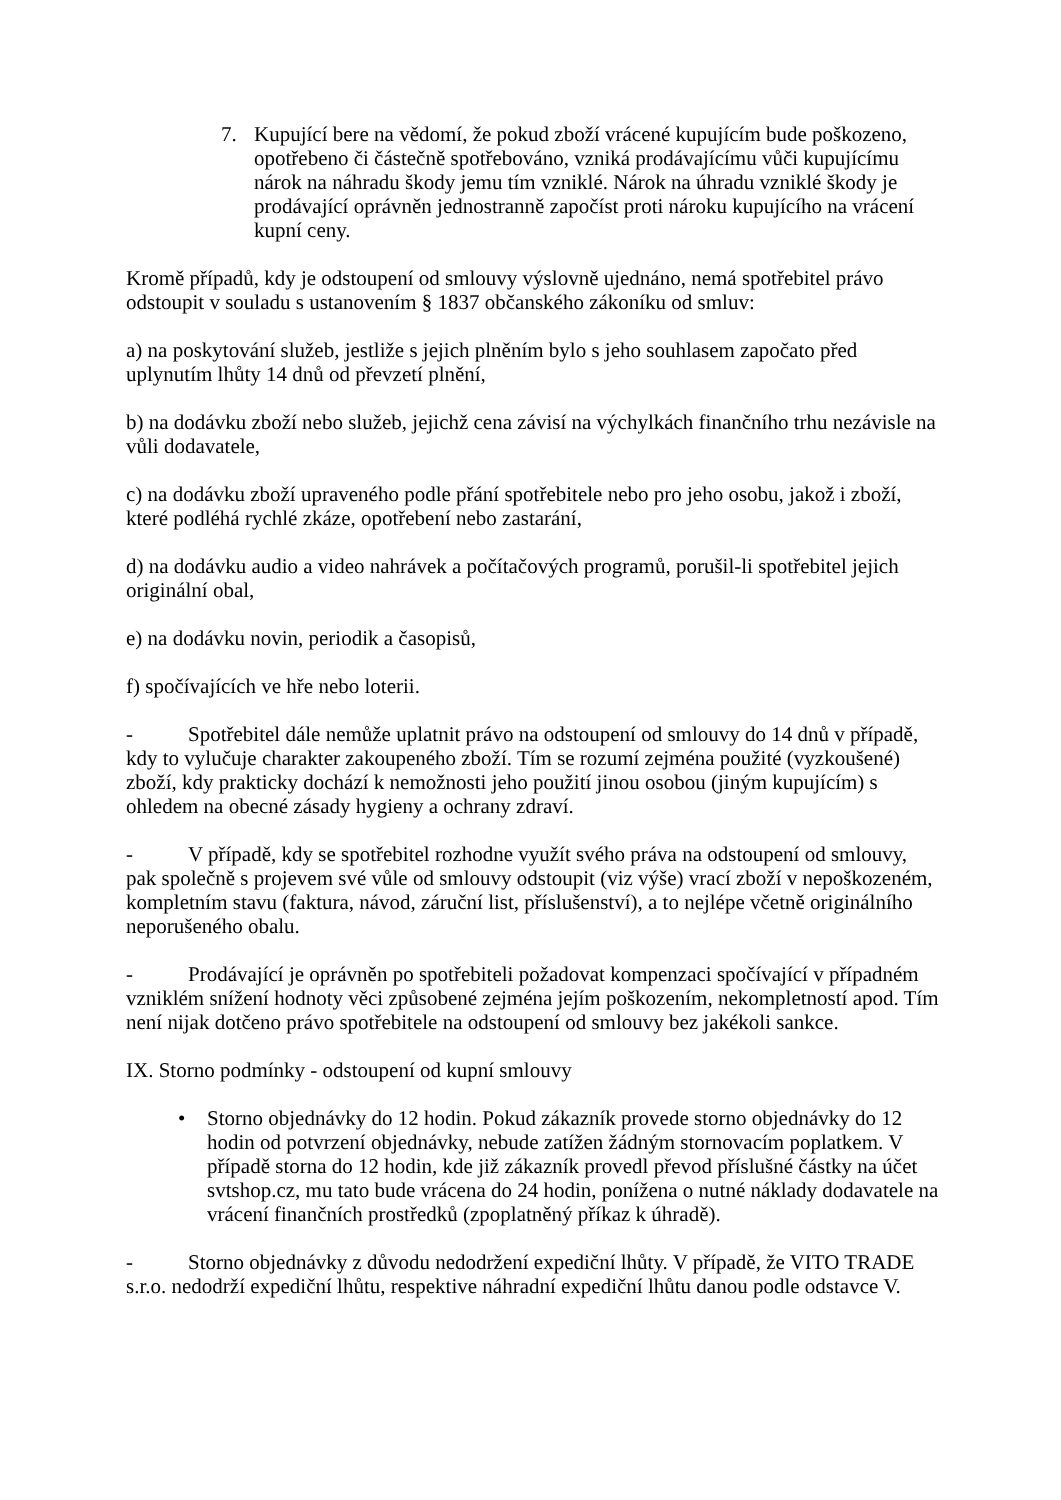7. Kupující bere na vědomí, že pokud zboží vrácené kupujícím bude poškozeno, opotřebeno či částečně spotřebováno, vzniká prodávajícímu vůči kupujícímu nárok na náhradu škody jemu tím vzniklé. Nárok na úhradu vzniklé škody je prodávající oprávněn jednostranně započíst proti nároku kupujícího na vrácení kupní ceny.
Kromě případů, kdy je odstoupení od smlouvy výslovně ujednáno, nemá spotřebitel právo odstoupit v souladu s ustanovením § 1837 občanského zákoníku od smluv:
a) na poskytování služeb, jestliže s jejich plněním bylo s jeho souhlasem započato před uplynutím lhůty 14 dnů od převzetí plnění,
b) na dodávku zboží nebo služeb, jejichž cena závisí na výchylkách finančního trhu nezávisle na vůli dodavatele,
c) na dodávku zboží upraveného podle přání spotřebitele nebo pro jeho osobu, jakož i zboží, které podléhá rychlé zkáze, opotřebení nebo zastarání,
d) na dodávku audio a video nahrávek a počítačových programů, porušil-li spotřebitel jejich originální obal,
e) na dodávku novin, periodik a časopisů,
f) spočívajících ve hře nebo loterii.
- Spotřebitel dále nemůže uplatnit právo na odstoupení od smlouvy do 14 dnů v případě, kdy to vylučuje charakter zakoupeného zboží. Tím se rozumí zejména použité (vyzkoušené) zboží, kdy prakticky dochází k nemožnosti jeho použití jinou osobou (jiným kupujícím) s ohledem na obecné zásady hygieny a ochrany zdraví.
- V případě, kdy se spotřebitel rozhodne využít svého práva na odstoupení od smlouvy, pak společně s projevem své vůle od smlouvy odstoupit (viz výše) vrací zboží v nepoškozeném, kompletním stavu (faktura, návod, záruční list, příslušenství), a to nejlépe včetně originálního neporušeného obalu.
- Prodávající je oprávněn po spotřebiteli požadovat kompenzaci spočívající v případném vzniklém snížení hodnoty věci způsobené zejména jejím poškozením, nekompletností apod. Tím není nijak dotčeno právo spotřebitele na odstoupení od smlouvy bez jakékoli sankce.
IX. Storno podmínky - odstoupení od kupní smlouvy
• Storno objednávky do 12 hodin. Pokud zákazník provede storno objednávky do 12 hodin od potvrzení objednávky, nebude zatížen žádným stornovacím poplatkem. V případě storna do 12 hodin, kde již zákazník provedl převod příslušné částky na účet svtshop.cz, mu tato bude vrácena do 24 hodin, ponížena o nutné náklady dodavatele na vrácení finančních prostředků (zpoplatněný příkaz k úhradě).
- Storno objednávky z důvodu nedodržení expediční lhůty. V případě, že VITO TRADE s.r.o. nedodrží expediční lhůtu, respektive náhradní expediční lhůtu danou podle odstavce V.